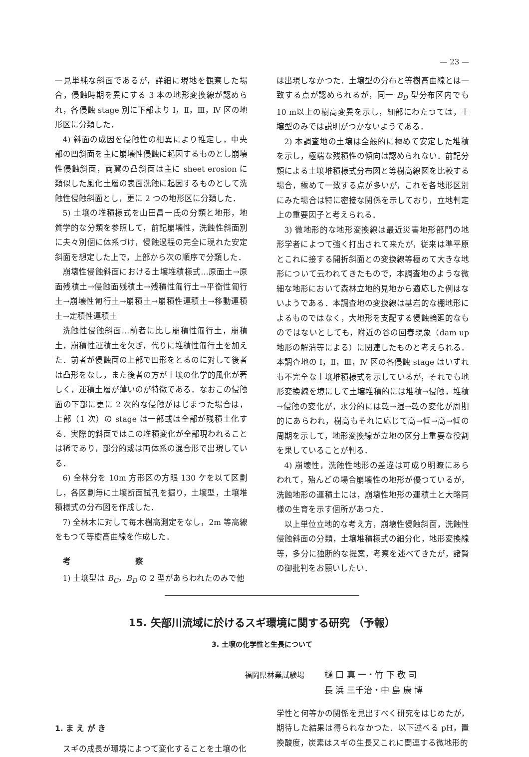— 23 —
一見単純な斜面であるが，詳細に現地を観察した場合，侵蝕時期を異にする 3 本の地形変換線が認められ，各侵蝕 stage 別に下部より Ⅰ，Ⅱ，Ⅲ，Ⅳ 区の地形区に分類した．
4) 斜面の成因を侵蝕性の相異により推定し，中央部の凹斜面を主に崩壊性侵蝕に起因するものとし崩壊性侵蝕斜面，両翼の凸斜面は主に sheet erosion に類似した風化土層の表面洗蝕に起因するものとして洗蝕性侵蝕斜面とし，更に 2 つの地形区に分類した．
5) 土壌の堆積様式を山田昌一氏の分類と地形，地質学的な分類を参照して，前記崩壊性，洗蝕性斜面別に夫々別個に体系づけ，侵蝕過程の完全に現れた安定斜面を想定した上で，上部から次の順序で分類した．
崩壊性侵蝕斜面における土壌堆積様式…原面土→原面残積土→侵蝕面残積土→残積性匍行土→平衡性匍行土→崩壊性匍行土→崩積土→崩積性運積土→移動運積土→定積性運積土
洗蝕性侵蝕斜面…前者に比し崩積性匍行土，崩積土，崩積性運積土を欠ぎ，代りに堆積性匍行土を加えた．前者が侵蝕面の上部で凹形をとるのに対して後者は凸形をなし，また後者の方が土壌の化学的風化が著しく，運積土層が薄いのが特徴である．なおこの侵蝕面の下部に更に 2 次的な侵蝕がはじまつた場合は，上部（1 次）の stage は一部或は全部が残積土化する．実際的斜面ではこの堆積変化が全部現われることは稀であり，部分的或は両体系の混合形で出現している．
6) 全林分を 10m 方形区の方眼 130 ケを以て区劃し，各区劃毎に土壌断面試孔を掘り，土壌型，土壌堆積様式の分布図を作成した．
7) 全林木に対して毎木樹高測定をなし，2m 等高線をもつて等樹高曲線を作成した．
考 察
1) 土壌型は B<sub>C</sub>，B<sub>D</sub> の 2 型があらわれたのみで他
は出現しなかつた．土壌型の分布と等樹高曲線とは一致する点が認められるが，同一 B<sub>D</sub> 型分布区内でも 10 m以上の樹高変異を示し，細部にわたつては，土壌型のみでは説明がつかないようである．
2) 本調査地の土壌は全般的に極めて安定した堆積を示し，極端な残積性の傾向は認められない．前記分類による土壌堆積様式分布図と等樹高線図を比較する場合，極めて一致する点が多いが，これを各地形区別にみた場合は特に密接な関係を示しており，立地判定上の重要因子と考えられる．
3) 微地形的な地形変換線は最近災害地形部門の地形学者によつて強く打出されて来たが，従来は準平原とこれに接する開折斜面との変換線等極めて大きな地形について云われてきたもので，本調査地のような微細な地形において森林立地的見地から適応した例はないようである．本調査地の変換線は基岩的な棚地形によるものではなく，大地形を支配する侵蝕輪廻的なものではないとしても，附近の谷の回春現象（dam up 地形の解消等による）に関連したものと考えられる．本調査地の Ⅰ，Ⅱ，Ⅲ，Ⅳ 区の各侵蝕 stage はいずれも不完全な土壌堆積様式を示しているが，それでも地形変換線を境にして土壌堆積的には堆積→侵蝕，堆積→侵蝕の変化が，水分的には乾→湿→乾の変化が周期的にあらわれ，樹高もそれに応じて高→低→高→低の周期を示して，地形変換線が立地の区分上重要な役割を果していることが判る．
4) 崩壊性，洗蝕性地形の差違は可成り明瞭にあらわれて，殆んどの場合崩壊性の地形が優つているが，洗蝕地形の運積土には，崩壊性地形の運積土と大略同様の生育を示す個所があつた．
以上単位立地的な考え方，崩壊性侵蝕斜面，洗蝕性侵蝕斜面の分類，土壌堆積様式の細分化，地形変換線等，多分に独断的な提案，考察を述べてきたが，諸賢の御批判をお願いしたい．
15. 矢部川流域に於けるスギ環境に関する研究 （予報）
3. 土壌の化学性と生長について
福岡県林業試験場 樋 口 真 一・竹 下 敬 司
長 浜 三千治・中 島 康 博
1. ま え が き
スギの成長が環境によつて変化することを土壌の化
学性と何等かの関係を見出すべく研究をはじめたが，期待した結果は得られなかつた．以下述べる pH，置換酸度，炭素はスギの生長又これに関連する微地形的